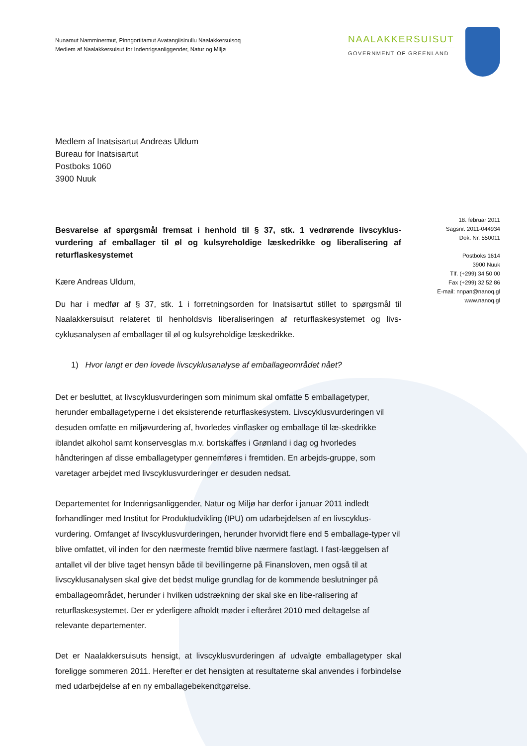Nunamut Namminermut, Pinngortitamut Avatangiisinullu Naalakkersuisoq
Medlem af Naalakkersuisut for Indenrigsanliggender, Natur og Miljø
NAALAKKERSUISUT
GOVERNMENT OF GREENLAND
Medlem af Inatsisartut Andreas Uldum
Bureau for Inatsisartut
Postboks 1060
3900 Nuuk
18. februar 2011
Sagsnr. 2011-044934
Dok. Nr. 550011
Postboks 1614
3900 Nuuk
Tlf. (+299) 34 50 00
Fax (+299) 32 52 86
E-mail: nnpan@nanoq.gl
www.nanoq.gl
Besvarelse af spørgsmål fremsat i henhold til § 37, stk. 1 vedrørende livscyklus-vurdering af emballager til øl og kulsyreholdige læskedrikke og liberalisering af returflaskesystemet
Kære Andreas Uldum,
Du har i medfør af § 37, stk. 1 i forretningsorden for Inatsisartut stillet to spørgsmål til Naalakkersuisut relateret til henholdsvis liberaliseringen af returflaskesystemet og livs-cyklusanalysen af emballager til øl og kulsyreholdige læskedrikke.
1) Hvor langt er den lovede livscyklusanalyse af emballageområdet nået?
Det er besluttet, at livscyklusvurderingen som minimum skal omfatte 5 emballagetyper, herunder emballagetyperne i det eksisterende returflaskesystem. Livscyklusvurderingen vil desuden omfatte en miljøvurdering af, hvorledes vinflasker og emballage til læ-skedrikke iblandet alkohol samt konservesglas m.v. bortskaffes i Grønland i dag og hvorledes håndteringen af disse emballagetyper gennemføres i fremtiden. En arbejds-gruppe, som varetager arbejdet med livscyklusvurderinger er desuden nedsat.
Departementet for Indenrigsanliggender, Natur og Miljø har derfor i januar 2011 indledt forhandlinger med Institut for Produktudvikling (IPU) om udarbejdelsen af en livscyklus-vurdering. Omfanget af livscyklusvurderingen, herunder hvorvidt flere end 5 emballage-typer vil blive omfattet, vil inden for den nærmeste fremtid blive nærmere fastlagt. I fast-læggelsen af antallet vil der blive taget hensyn både til bevillingerne på Finansloven, men også til at livscyklusanalysen skal give det bedst mulige grundlag for de kommende beslutninger på emballageområdet, herunder i hvilken udstrækning der skal ske en libe-ralisering af returflaskesystemet. Der er yderligere afholdt møder i efteråret 2010 med deltagelse af relevante departementer.
Det er Naalakkersuisuts hensigt, at livscyklusvurderingen af udvalgte emballagetyper skal foreligge sommeren 2011. Herefter er det hensigten at resultaterne skal anvendes i forbindelse med udarbejdelse af en ny emballagebekendtgørelse.